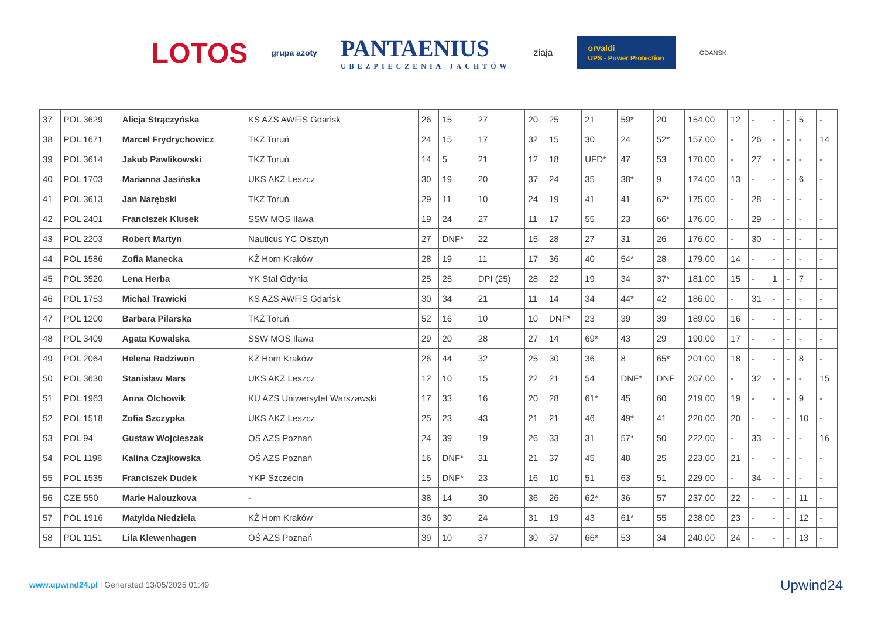LOTOS grupa azoty PANTAENIUS
UBEZPIECZENIA JACHTÓW ziaja orvaldi
UPS - Power Protection GDAŃSK
| 37 | POL 3629 | Alicja Strączyńska | KS AZS AWFiS Gdańsk | 26 | 15 | 27 | 20 | 25 | 21 | 59* | 20 | 154.00 | 12 | - | - | - | 5 | - |
| 38 | POL 1671 | Marcel Frydrychowicz | TKŻ Toruń | 24 | 15 | 17 | 32 | 15 | 30 | 24 | 52* | 157.00 | - | 26 | - | - | - | 14 |
| 39 | POL 3614 | Jakub Pawlikowski | TKŻ Toruń | 14 | 5 | 21 | 12 | 18 | UFD* | 47 | 53 | 170.00 | - | 27 | - | - | - | - |
| 40 | POL 1703 | Marianna Jasińska | UKS AKŻ Leszcz | 30 | 19 | 20 | 37 | 24 | 35 | 38* | 9 | 174.00 | 13 | - | - | - | 6 | - |
| 41 | POL 3613 | Jan Narębski | TKŻ Toruń | 29 | 11 | 10 | 24 | 19 | 41 | 41 | 62* | 175.00 | - | 28 | - | - | - | - |
| 42 | POL 2401 | Franciszek Klusek | SSW MOS Iława | 19 | 24 | 27 | 11 | 17 | 55 | 23 | 66* | 176.00 | - | 29 | - | - | - | - |
| 43 | POL 2203 | Robert Martyn | Nauticus YC Olsztyn | 27 | DNF* | 22 | 15 | 28 | 27 | 31 | 26 | 176.00 | - | 30 | - | - | - | - |
| 44 | POL 1586 | Zofia Manecka | KŻ Horn Kraków | 28 | 19 | 11 | 17 | 36 | 40 | 54* | 28 | 179.00 | 14 | - | - | - | - | - |
| 45 | POL 3520 | Lena Herba | YK Stal Gdynia | 25 | 25 | DPI (25) | 28 | 22 | 19 | 34 | 37* | 181.00 | 15 | - | 1 | - | 7 | - |
| 46 | POL 1753 | Michał Trawicki | KS AZS AWFiS Gdańsk | 30 | 34 | 21 | 11 | 14 | 34 | 44* | 42 | 186.00 | - | 31 | - | - | - | - |
| 47 | POL 1200 | Barbara Pilarska | TKŻ Toruń | 52 | 16 | 10 | 10 | DNF* | 23 | 39 | 39 | 189.00 | 16 | - | - | - | - | - |
| 48 | POL 3409 | Agata Kowalska | SSW MOS Iława | 29 | 20 | 28 | 27 | 14 | 69* | 43 | 29 | 190.00 | 17 | - | - | - | - | - |
| 49 | POL 2064 | Helena Radziwon | KŻ Horn Kraków | 26 | 44 | 32 | 25 | 30 | 36 | 8 | 65* | 201.00 | 18 | - | - | - | 8 | - |
| 50 | POL 3630 | Stanisław Mars | UKS AKŻ Leszcz | 12 | 10 | 15 | 22 | 21 | 54 | DNF* | DNF | 207.00 | - | 32 | - | - | - | 15 |
| 51 | POL 1963 | Anna Olchowik | KU AZS Uniwersytet Warszawski | 17 | 33 | 16 | 20 | 28 | 61* | 45 | 60 | 219.00 | 19 | - | - | - | 9 | - |
| 52 | POL 1518 | Zofia Szczypka | UKS AKŻ Leszcz | 25 | 23 | 43 | 21 | 21 | 46 | 49* | 41 | 220.00 | 20 | - | - | - | 10 | - |
| 53 | POL 94 | Gustaw Wojcieszak | OŚ AZS Poznań | 24 | 39 | 19 | 26 | 33 | 31 | 57* | 50 | 222.00 | - | 33 | - | - | - | 16 |
| 54 | POL 1198 | Kalina Czajkowska | OŚ AZS Poznań | 16 | DNF* | 31 | 21 | 37 | 45 | 48 | 25 | 223.00 | 21 | - | - | - | - | - |
| 55 | POL 1535 | Franciszek Dudek | YKP Szczecin | 15 | DNF* | 23 | 16 | 10 | 51 | 63 | 51 | 229.00 | - | 34 | - | - | - | - |
| 56 | CZE 550 | Marie Halouzkova | - | 38 | 14 | 30 | 36 | 26 | 62* | 36 | 57 | 237.00 | 22 | - | - | - | 11 | - |
| 57 | POL 1916 | Matylda Niedziela | KŻ Horn Kraków | 36 | 30 | 24 | 31 | 19 | 43 | 61* | 55 | 238.00 | 23 | - | - | - | 12 | - |
| 58 | POL 1151 | Lila Klewenhagen | OŚ AZS Poznań | 39 | 10 | 37 | 30 | 37 | 66* | 53 | 34 | 240.00 | 24 | - | - | - | 13 | - |
www.upwind24.pl | Generated 13/05/2025 01:49
Upwind24